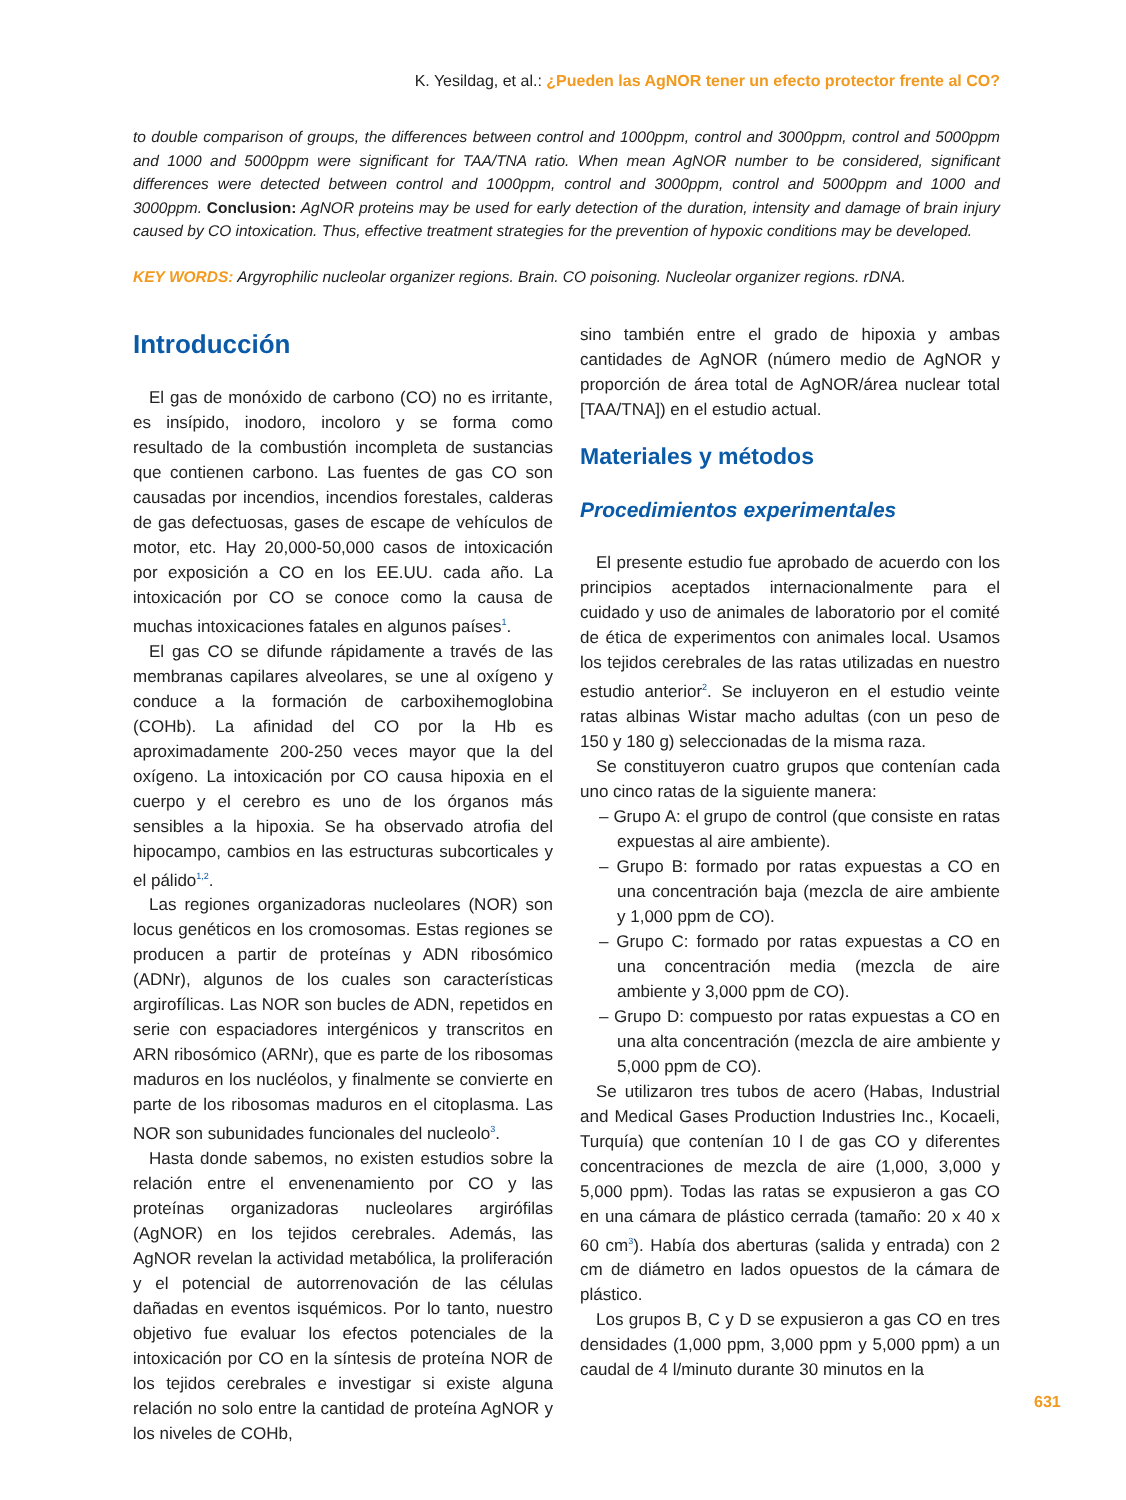K. Yesildag, et al.: ¿Pueden las AgNOR tener un efecto protector frente al CO?
to double comparison of groups, the differences between control and 1000ppm, control and 3000ppm, control and 5000ppm and 1000 and 5000ppm were significant for TAA/TNA ratio. When mean AgNOR number to be considered, significant differences were detected between control and 1000ppm, control and 3000ppm, control and 5000ppm and 1000 and 3000ppm. Conclusion: AgNOR proteins may be used for early detection of the duration, intensity and damage of brain injury caused by CO intoxication. Thus, effective treatment strategies for the prevention of hypoxic conditions may be developed.
KEY WORDS: Argyrophilic nucleolar organizer regions. Brain. CO poisoning. Nucleolar organizer regions. rDNA.
Introducción
El gas de monóxido de carbono (CO) no es irritante, es insípido, inodoro, incoloro y se forma como resultado de la combustión incompleta de sustancias que contienen carbono. Las fuentes de gas CO son causadas por incendios, incendios forestales, calderas de gas defectuosas, gases de escape de vehículos de motor, etc. Hay 20,000-50,000 casos de intoxicación por exposición a CO en los EE.UU. cada año. La intoxicación por CO se conoce como la causa de muchas intoxicaciones fatales en algunos países<sup>1</sup>.
El gas CO se difunde rápidamente a través de las membranas capilares alveolares, se une al oxígeno y conduce a la formación de carboxihemoglobina (COHb). La afinidad del CO por la Hb es aproximadamente 200-250 veces mayor que la del oxígeno. La intoxicación por CO causa hipoxia en el cuerpo y el cerebro es uno de los órganos más sensibles a la hipoxia. Se ha observado atrofia del hipocampo, cambios en las estructuras subcorticales y el pálido<sup>1,2</sup>.
Las regiones organizadoras nucleolares (NOR) son locus genéticos en los cromosomas. Estas regiones se producen a partir de proteínas y ADN ribosómico (ADNr), algunos de los cuales son características argirofílicas. Las NOR son bucles de ADN, repetidos en serie con espaciadores intergénicos y transcritos en ARN ribosómico (ARNr), que es parte de los ribosomas maduros en los nucléolos, y finalmente se convierte en parte de los ribosomas maduros en el citoplasma. Las NOR son subunidades funcionales del nucleolo<sup>3</sup>.
Hasta donde sabemos, no existen estudios sobre la relación entre el envenenamiento por CO y las proteínas organizadoras nucleolares argirófilas (AgNOR) en los tejidos cerebrales. Además, las AgNOR revelan la actividad metabólica, la proliferación y el potencial de autorrenovación de las células dañadas en eventos isquémicos. Por lo tanto, nuestro objetivo fue evaluar los efectos potenciales de la intoxicación por CO en la síntesis de proteína NOR de los tejidos cerebrales e investigar si existe alguna relación no solo entre la cantidad de proteína AgNOR y los niveles de COHb,
sino también entre el grado de hipoxia y ambas cantidades de AgNOR (número medio de AgNOR y proporción de área total de AgNOR/área nuclear total [TAA/TNA]) en el estudio actual.
Materiales y métodos
Procedimientos experimentales
El presente estudio fue aprobado de acuerdo con los principios aceptados internacionalmente para el cuidado y uso de animales de laboratorio por el comité de ética de experimentos con animales local. Usamos los tejidos cerebrales de las ratas utilizadas en nuestro estudio anterior<sup>2</sup>. Se incluyeron en el estudio veinte ratas albinas Wistar macho adultas (con un peso de 150 y 180 g) seleccionadas de la misma raza.
Se constituyeron cuatro grupos que contenían cada uno cinco ratas de la siguiente manera:
– Grupo A: el grupo de control (que consiste en ratas expuestas al aire ambiente).
– Grupo B: formado por ratas expuestas a CO en una concentración baja (mezcla de aire ambiente y 1,000 ppm de CO).
– Grupo C: formado por ratas expuestas a CO en una concentración media (mezcla de aire ambiente y 3,000 ppm de CO).
– Grupo D: compuesto por ratas expuestas a CO en una alta concentración (mezcla de aire ambiente y 5,000 ppm de CO).
Se utilizaron tres tubos de acero (Habas, Industrial and Medical Gases Production Industries Inc., Kocaeli, Turquía) que contenían 10 l de gas CO y diferentes concentraciones de mezcla de aire (1,000, 3,000 y 5,000 ppm). Todas las ratas se expusieron a gas CO en una cámara de plástico cerrada (tamaño: 20 x 40 x 60 cm<sup>3</sup>). Había dos aberturas (salida y entrada) con 2 cm de diámetro en lados opuestos de la cámara de plástico.
Los grupos B, C y D se expusieron a gas CO en tres densidades (1,000 ppm, 3,000 ppm y 5,000 ppm) a un caudal de 4 l/minuto durante 30 minutos en la
631